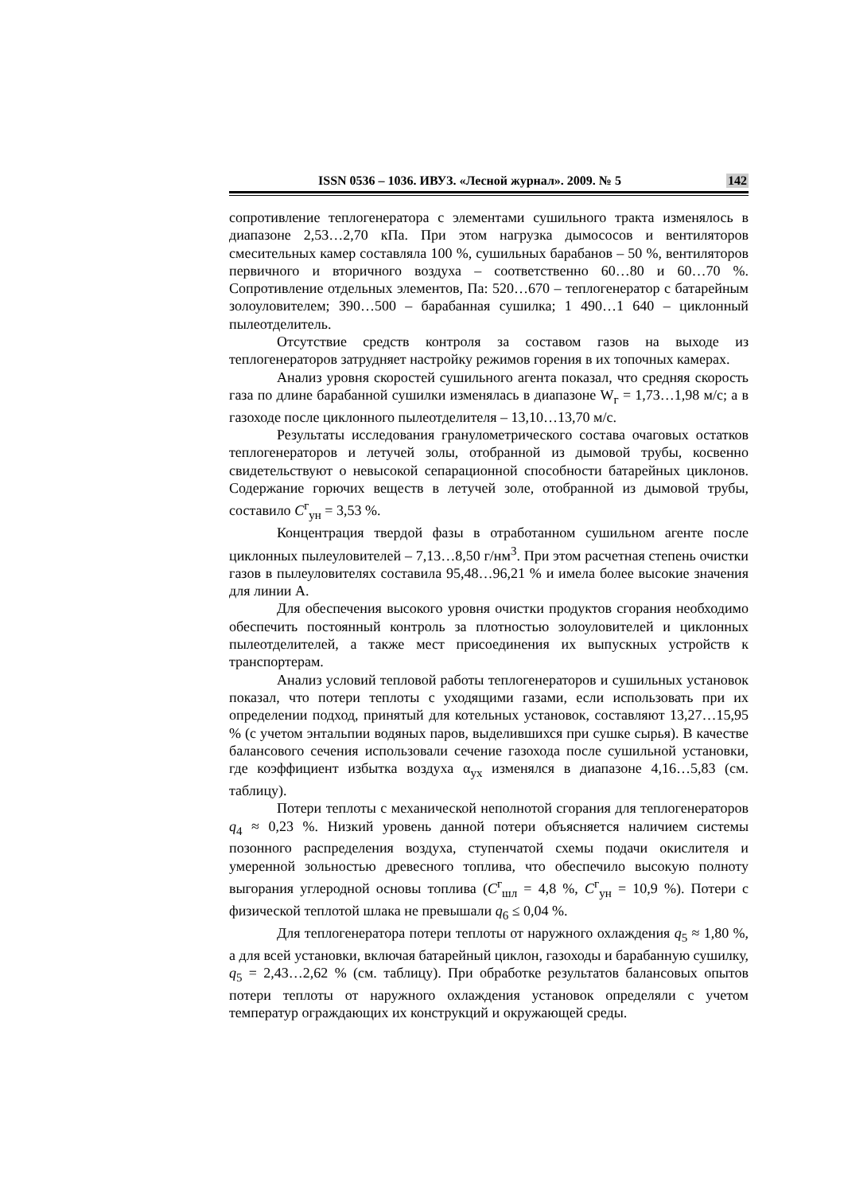ISSN 0536 – 1036. ИВУЗ. «Лесной журнал». 2009. № 5 142
сопротивление теплогенератора с элементами сушильного тракта изменялось в диапазоне 2,53…2,70 кПа. При этом нагрузка дымососов и вентиляторов смесительных камер составляла 100 %, сушильных барабанов – 50 %, вентиляторов первичного и вторичного воздуха – соответственно 60…80 и 60…70 %. Сопротивление отдельных элементов, Па: 520…670 – теплогенератор с батарейным золоуловителем; 390…500 – барабанная сушилка; 1 490…1 640 – циклонный пылеотделитель.
Отсутствие средств контроля за составом газов на выходе из теплогенераторов затрудняет настройку режимов горения в их топочных камерах.
Анализ уровня скоростей сушильного агента показал, что средняя скорость газа по длине барабанной сушилки изменялась в диапазоне W<sub>г</sub> = 1,73…1,98 м/с; а в газоходе после циклонного пылеотделителя – 13,10…13,70 м/с.
Результаты исследования гранулометрического состава очаговых остатков теплогенераторов и летучей золы, отобранной из дымовой трубы, косвенно свидетельствуют о невысокой сепарационной способности батарейных циклонов. Содержание горючих веществ в летучей золе, отобранной из дымовой трубы, составило C<sup>г</sup><sub>ун</sub> = 3,53 %.
Концентрация твердой фазы в отработанном сушильном агенте после циклонных пылеуловителей – 7,13…8,50 г/нм<sup>3</sup>. При этом расчетная степень очистки газов в пылеуловителях составила 95,48…96,21 % и имела более высокие значения для линии А.
Для обеспечения высокого уровня очистки продуктов сгорания необходимо обеспечить постоянный контроль за плотностью золоуловителей и циклонных пылеотделителей, а также мест присоединения их выпускных устройств к транспортерам.
Анализ условий тепловой работы теплогенераторов и сушильных установок показал, что потери теплоты с уходящими газами, если использовать при их определении подход, принятый для котельных установок, составляют 13,27…15,95 % (с учетом энтальпии водяных паров, выделившихся при сушке сырья). В качестве балансового сечения использовали сечение газохода после сушильной установки, где коэффициент избытка воздуха α<sub>ух</sub> изменялся в диапазоне 4,16…5,83 (см. таблицу).
Потери теплоты с механической неполнотой сгорания для теплогенераторов q<sub>4</sub> ≈ 0,23 %. Низкий уровень данной потери объясняется наличием системы позонного распределения воздуха, ступенчатой схемы подачи окислителя и умеренной зольностью древесного топлива, что обеспечило высокую полноту выгорания углеродной основы топлива (C<sup>г</sup><sub>шл</sub> = 4,8 %, C<sup>г</sup><sub>ун</sub> = 10,9 %). Потери с физической теплотой шлака не превышали q<sub>6</sub> ≤ 0,04 %.
Для теплогенератора потери теплоты от наружного охлаждения q<sub>5</sub> ≈ 1,80 %, а для всей установки, включая батарейный циклон, газоходы и барабанную сушилку, q<sub>5</sub> = 2,43…2,62 % (см. таблицу). При обработке результатов балансовых опытов потери теплоты от наружного охлаждения установок определяли с учетом температур ограждающих их конструкций и окружающей среды.